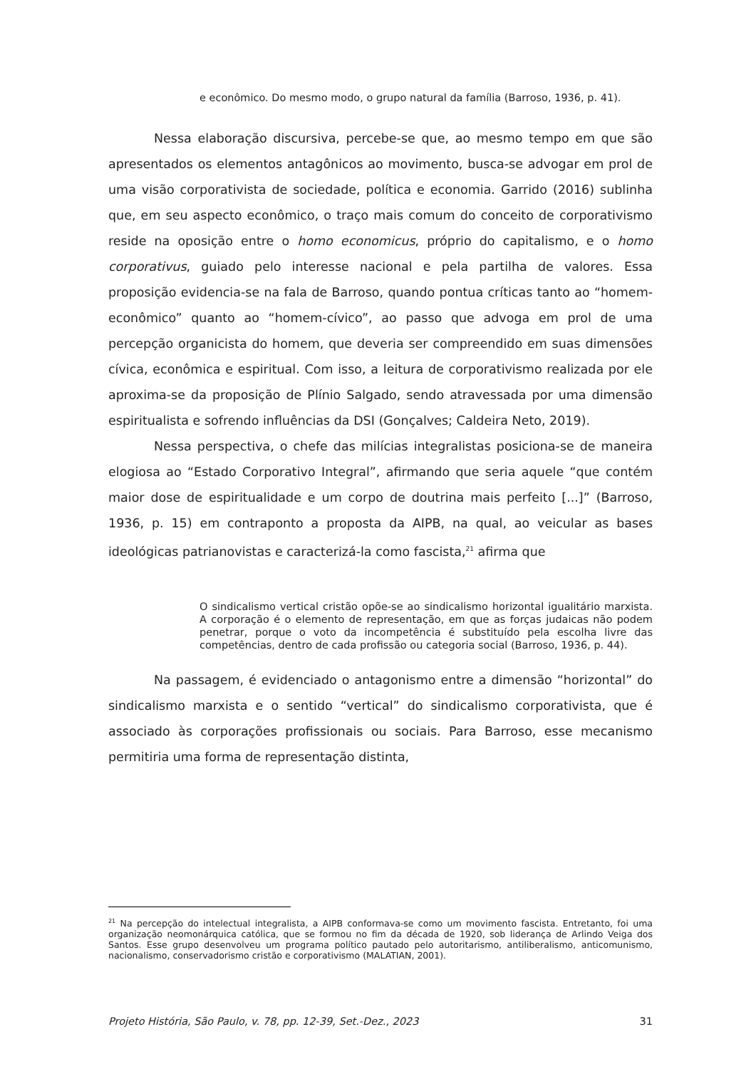e econômico. Do mesmo modo, o grupo natural da família (Barroso, 1936, p. 41).
Nessa elaboração discursiva, percebe-se que, ao mesmo tempo em que são apresentados os elementos antagônicos ao movimento, busca-se advogar em prol de uma visão corporativista de sociedade, política e economia. Garrido (2016) sublinha que, em seu aspecto econômico, o traço mais comum do conceito de corporativismo reside na oposição entre o homo economicus, próprio do capitalismo, e o homo corporativus, guiado pelo interesse nacional e pela partilha de valores. Essa proposição evidencia-se na fala de Barroso, quando pontua críticas tanto ao “homem-econômico” quanto ao “homem-cívico”, ao passo que advoga em prol de uma percepção organicista do homem, que deveria ser compreendido em suas dimensões cívica, econômica e espiritual. Com isso, a leitura de corporativismo realizada por ele aproxima-se da proposição de Plínio Salgado, sendo atravessada por uma dimensão espiritualista e sofrendo influências da DSI (Gonçalves; Caldeira Neto, 2019).
Nessa perspectiva, o chefe das milícias integralistas posiciona-se de maneira elogiosa ao “Estado Corporativo Integral”, afirmando que seria aquele “que contém maior dose de espiritualidade e um corpo de doutrina mais perfeito [...]” (Barroso, 1936, p. 15) em contraponto a proposta da AIPB, na qual, ao veicular as bases ideológicas patrianovistas e caracterizá-la como fascista,<sup>21</sup> afirma que
O sindicalismo vertical cristão opõe-se ao sindicalismo horizontal igualitário marxista. A corporação é o elemento de representação, em que as forças judaicas não podem penetrar, porque o voto da incompetência é substituído pela escolha livre das competências, dentro de cada profissão ou categoria social (Barroso, 1936, p. 44).
Na passagem, é evidenciado o antagonismo entre a dimensão “horizontal” do sindicalismo marxista e o sentido “vertical” do sindicalismo corporativista, que é associado às corporações profissionais ou sociais. Para Barroso, esse mecanismo permitiria uma forma de representação distinta,
<sup>21</sup> Na percepção do intelectual integralista, a AIPB conformava-se como um movimento fascista. Entretanto, foi uma organização neomonárquica católica, que se formou no fim da década de 1920, sob liderança de Arlindo Veiga dos Santos. Esse grupo desenvolveu um programa político pautado pelo autoritarismo, antiliberalismo, anticomunismo, nacionalismo, conservadorismo cristão e corporativismo (MALATIAN, 2001).
Projeto História, São Paulo, v. 78, pp. 12-39, Set.-Dez., 2023 31